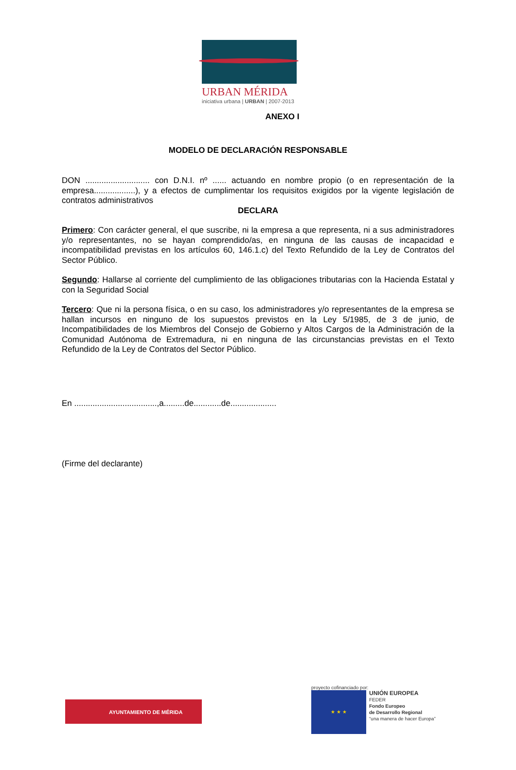URBAN MÉRIDA
iniciativa urbana | URBAN | 2007-2013
ANEXO I
MODELO DE DECLARACIÓN RESPONSABLE
DON ............................ con D.N.I. nº ...... actuando en nombre propio (o en representación de la empresa..................), y a efectos de cumplimentar los requisitos exigidos por la vigente legislación de contratos administrativos
DECLARA
Primero: Con carácter general, el que suscribe, ni la empresa a que representa, ni a sus administradores y/o representantes, no se hayan comprendido/as, en ninguna de las causas de incapacidad e incompatibilidad previstas en los artículos 60, 146.1.c) del Texto Refundido de la Ley de Contratos del Sector Público.
Segundo: Hallarse al corriente del cumplimiento de las obligaciones tributarias con la Hacienda Estatal y con la Seguridad Social
Tercero: Que ni la persona física, o en su caso, los administradores y/o representantes de la empresa se hallan incursos en ninguno de los supuestos previstos en la Ley 5/1985, de 3 de junio, de Incompatibilidades de los Miembros del Consejo de Gobierno y Altos Cargos de la Administración de la Comunidad Autónoma de Extremadura, ni en ninguna de las circunstancias previstas en el Texto Refundido de la Ley de Contratos del Sector Público.
En ....................................,a.........de............de....................
(Firme del declarante)
AYUNTAMIENTO DE MÉRIDA
proyecto cofinanciado por:
★ ★ ★ UNIÓN EUROPEA
FEDER
Fondo Europeo
de Desarrollo Regional
“una manera de hacer Europa”